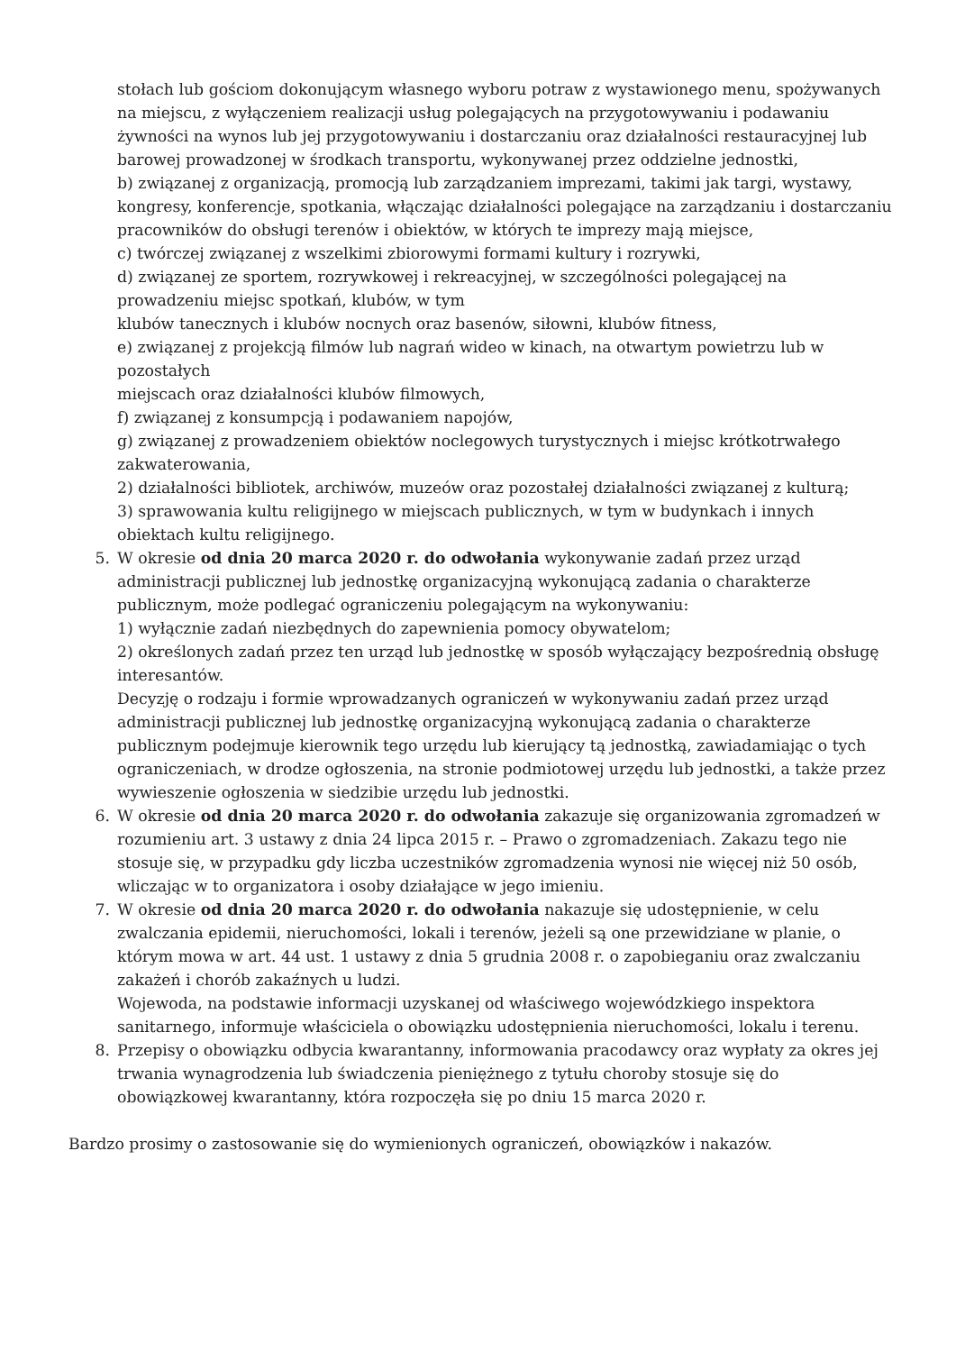stołach lub gościom dokonującym własnego wyboru potraw z wystawionego menu, spożywanych na miejscu, z wyłączeniem realizacji usług polegających na przygotowywaniu i podawaniu żywności na wynos lub jej przygotowywaniu i dostarczaniu oraz działalności restauracyjnej lub barowej prowadzonej w środkach transportu, wykonywanej przez oddzielne jednostki,
b) związanej z organizacją, promocją lub zarządzaniem imprezami, takimi jak targi, wystawy, kongresy, konferencje, spotkania, włączając działalności polegające na zarządzaniu i dostarczaniu pracowników do obsługi terenów i obiektów, w których te imprezy mają miejsce,
c) twórczej związanej z wszelkimi zbiorowymi formami kultury i rozrywki,
d) związanej ze sportem, rozrywkowej i rekreacyjnej, w szczególności polegającej na prowadzeniu miejsc spotkań, klubów, w tym
klubów tanecznych i klubów nocnych oraz basenów, siłowni, klubów fitness,
e) związanej z projekcją filmów lub nagrań wideo w kinach, na otwartym powietrzu lub w pozostałych
miejscach oraz działalności klubów filmowych,
f) związanej z konsumpcją i podawaniem napojów,
g) związanej z prowadzeniem obiektów noclegowych turystycznych i miejsc krótkotrwałego zakwaterowania,
2) działalności bibliotek, archiwów, muzeów oraz pozostałej działalności związanej z kulturą;
3) sprawowania kultu religijnego w miejscach publicznych, w tym w budynkach i innych obiektach kultu religijnego.
5. W okresie od dnia 20 marca 2020 r. do odwołania wykonywanie zadań przez urząd administracji publicznej lub jednostkę organizacyjną wykonującą zadania o charakterze publicznym, może podlegać ograniczeniu polegającym na wykonywaniu:
1) wyłącznie zadań niezbędnych do zapewnienia pomocy obywatelom;
2) określonych zadań przez ten urząd lub jednostkę w sposób wyłączający bezpośrednią obsługę interesantów.
Decyzję o rodzaju i formie wprowadzanych ograniczeń w wykonywaniu zadań przez urząd administracji publicznej lub jednostkę organizacyjną wykonującą zadania o charakterze publicznym podejmuje kierownik tego urzędu lub kierujący tą jednostką, zawiadamiając o tych ograniczeniach, w drodze ogłoszenia, na stronie podmiotowej urzędu lub jednostki, a także przez wywieszenie ogłoszenia w siedzibie urzędu lub jednostki.
6. W okresie od dnia 20 marca 2020 r. do odwołania zakazuje się organizowania zgromadzeń w rozumieniu art. 3 ustawy z dnia 24 lipca 2015 r. – Prawo o zgromadzeniach. Zakazu tego nie stosuje się, w przypadku gdy liczba uczestników zgromadzenia wynosi nie więcej niż 50 osób, wliczając w to organizatora i osoby działające w jego imieniu.
7. W okresie od dnia 20 marca 2020 r. do odwołania nakazuje się udostępnienie, w celu zwalczania epidemii, nieruchomości, lokali i terenów, jeżeli są one przewidziane w planie, o którym mowa w art. 44 ust. 1 ustawy z dnia 5 grudnia 2008 r. o zapobieganiu oraz zwalczaniu zakażeń i chorób zakaźnych u ludzi.
Wojewoda, na podstawie informacji uzyskanej od właściwego wojewódzkiego inspektora sanitarnego, informuje właściciela o obowiązku udostępnienia nieruchomości, lokalu i terenu.
8. Przepisy o obowiązku odbycia kwarantanny, informowania pracodawcy oraz wypłaty za okres jej trwania wynagrodzenia lub świadczenia pieniężnego z tytułu choroby stosuje się do obowiązkowej kwarantanny, która rozpoczęła się po dniu 15 marca 2020 r.
Bardzo prosimy o zastosowanie się do wymienionych ograniczeń, obowiązków i nakazów.